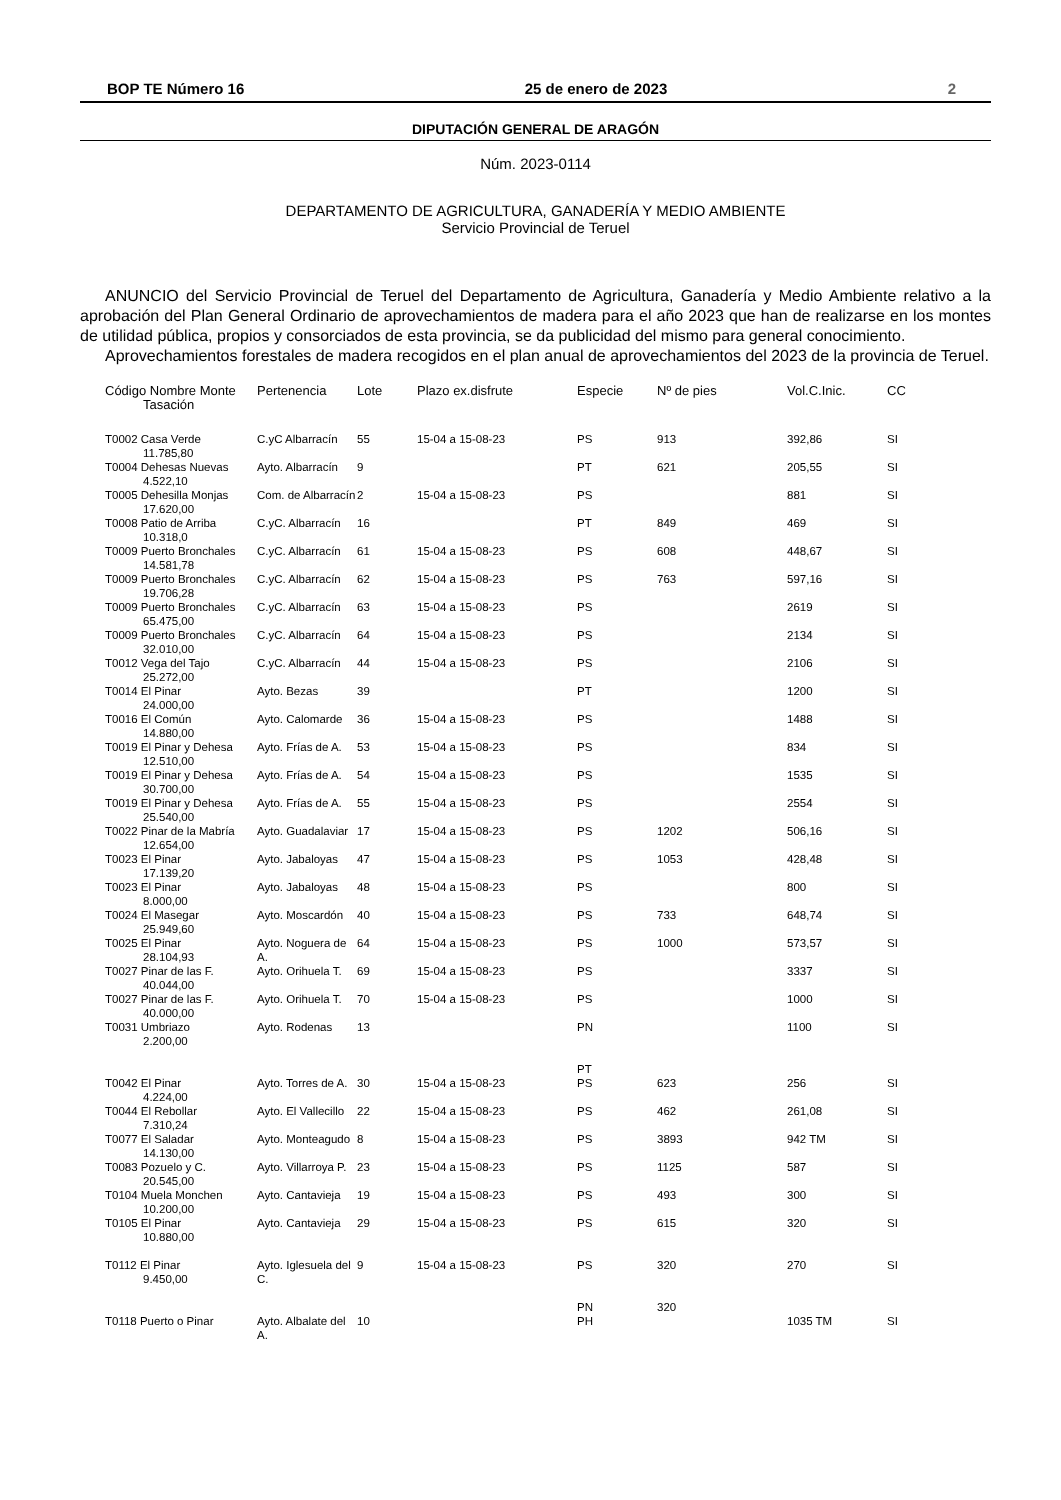BOP TE Número 16 25 de enero de 2023 2
DIPUTACIÓN GENERAL DE ARAGÓN
Núm. 2023-0114
DEPARTAMENTO DE AGRICULTURA, GANADERÍA Y MEDIO AMBIENTE
Servicio Provincial de Teruel
ANUNCIO del Servicio Provincial de Teruel del Departamento de Agricultura, Ganadería y Medio Ambiente relativo a la aprobación del Plan General Ordinario de aprovechamientos de madera para el año 2023 que han de realizarse en los montes de utilidad pública, propios y consorciados de esta provincia, se da publicidad del mismo para general conocimiento.
Aprovechamientos forestales de madera recogidos en el plan anual de aprovechamientos del 2023 de la provincia de Teruel.
| Código Nombre Monte Tasación | Pertenencia | Lote | Plazo ex.disfrute | Especie | Nº de pies | Vol.C.Inic. | CC |
| --- | --- | --- | --- | --- | --- | --- | --- |
| T0002 Casa Verde 11.785,80 | C.yC Albarracín | 55 | 15-04 a 15-08-23 | PS | 913 | 392,86 | SI |
| T0004 Dehesas Nuevas 4.522,10 | Ayto. Albarracín | 9 | | PT | 621 | 205,55 | SI |
| T0005 Dehesilla Monjas 17.620,00 | Com. de Albarracín | 2 | 15-04 a 15-08-23 | PS | | 881 | SI |
| T0008 Patio de Arriba 10.318,0 | C.yC. Albarracín | 16 | | PT | 849 | 469 | SI |
| T0009 Puerto Bronchales 14.581,78 | C.yC. Albarracín | 61 | 15-04 a 15-08-23 | PS | 608 | 448,67 | SI |
| T0009 Puerto Bronchales 19.706,28 | C.yC. Albarracín | 62 | 15-04 a 15-08-23 | PS | 763 | 597,16 | SI |
| T0009 Puerto Bronchales 65.475,00 | C.yC. Albarracín | 63 | 15-04 a 15-08-23 | PS | | 2619 | SI |
| T0009 Puerto Bronchales 32.010,00 | C.yC. Albarracín | 64 | 15-04 a 15-08-23 | PS | | 2134 | SI |
| T0012 Vega del Tajo 25.272,00 | C.yC. Albarracín | 44 | 15-04 a 15-08-23 | PS | | 2106 | SI |
| T0014 El Pinar 24.000,00 | Ayto. Bezas | 39 | | PT | | 1200 | SI |
| T0016 El Común 14.880,00 | Ayto. Calomarde | 36 | 15-04 a 15-08-23 | PS | | 1488 | SI |
| T0019 El Pinar y Dehesa 12.510,00 | Ayto. Frías de A. | 53 | 15-04 a 15-08-23 | PS | | 834 | SI |
| T0019 El Pinar y Dehesa 30.700,00 | Ayto. Frías de A. | 54 | 15-04 a 15-08-23 | PS | | 1535 | SI |
| T0019 El Pinar y Dehesa 25.540,00 | Ayto. Frías de A. | 55 | 15-04 a 15-08-23 | PS | | 2554 | SI |
| T0022 Pinar de la Mabría 12.654,00 | Ayto. Guadalaviar | 17 | 15-04 a 15-08-23 | PS | 1202 | 506,16 | SI |
| T0023 El Pinar 17.139,20 | Ayto. Jabaloyas | 47 | 15-04 a 15-08-23 | PS | 1053 | 428,48 | SI |
| T0023 El Pinar 8.000,00 | Ayto. Jabaloyas | 48 | 15-04 a 15-08-23 | PS | | 800 | SI |
| T0024 El Masegar 25.949,60 | Ayto. Moscardón | 40 | 15-04 a 15-08-23 | PS | 733 | 648,74 | SI |
| T0025 El Pinar 28.104,93 | Ayto. Noguera de A. | 64 | 15-04 a 15-08-23 | PS | 1000 | 573,57 | SI |
| T0027 Pinar de las F. 40.044,00 | Ayto. Orihuela T. | 69 | 15-04 a 15-08-23 | PS | | 3337 | SI |
| T0027 Pinar de las F. 40.000,00 | Ayto. Orihuela T. | 70 | 15-04 a 15-08-23 | PS | | 1000 | SI |
| T0031 Umbriazo 2.200,00 | Ayto. Rodenas | 13 | | PN PT | | 1100 | SI |
| T0042 El Pinar 4.224,00 | Ayto. Torres de A. | 30 | 15-04 a 15-08-23 | PS | 623 | 256 | SI |
| T0044 El Rebollar 7.310,24 | Ayto. El Vallecillo | 22 | 15-04 a 15-08-23 | PS | 462 | 261,08 | SI |
| T0077 El Saladar 14.130,00 | Ayto. Monteagudo | 8 | 15-04 a 15-08-23 | PS | 3893 | 942 TM | SI |
| T0083 Pozuelo y C. 20.545,00 | Ayto. Villarroya P. | 23 | 15-04 a 15-08-23 | PS | 1125 | 587 | SI |
| T0104 Muela Monchen 10.200,00 | Ayto. Cantavieja | 19 | 15-04 a 15-08-23 | PS | 493 | 300 | SI |
| T0105 El Pinar 10.880,00 | Ayto. Cantavieja | 29 | 15-04 a 15-08-23 | PS | 615 | 320 | SI |
| T0112 El Pinar 9.450,00 | Ayto. Iglesuela del C. | 9 | 15-04 a 15-08-23 | PS PN | 320 320 | 270 | SI |
| T0118 Puerto o Pinar | Ayto. Albalate del A. | 10 | | PH | | 1035 TM | SI |